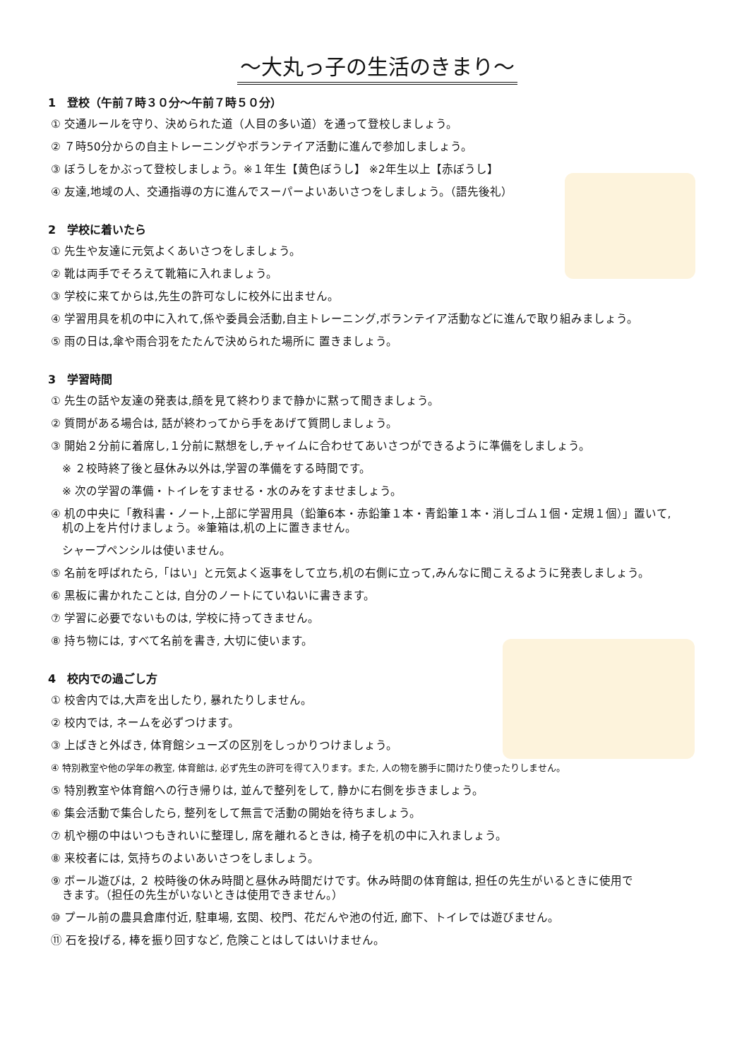～大丸っ子の生活のきまり～
1　登校（午前７時３０分～午前７時５０分）
① 交通ルールを守り、決められた道（人目の多い道）を通って登校しましょう。
② ７時50分からの自主トレーニングやボランテイア活動に進んで参加しましょう。
③ ぼうしをかぶって登校しましょう。※１年生【黄色ぼうし】 ※2年生以上【赤ぼうし】
④ 友達,地域の人、交通指導の方に進んでスーパーよいあいさつをしましょう。（語先後礼）
2　学校に着いたら
① 先生や友達に元気よくあいさつをしましょう。
② 靴は両手でそろえて靴箱に入れましょう。
③ 学校に来てからは,先生の許可なしに校外に出ません。
④ 学習用具を机の中に入れて,係や委員会活動,自主トレーニング,ボランテイア活動などに進んで取り組みましょう。
⑤ 雨の日は,傘や雨合羽をたたんで決められた場所に 置きましょう。
3　学習時間
① 先生の話や友達の発表は,顔を見て終わりまで静かに黙って聞きましょう。
② 質問がある場合は, 話が終わってから手をあげて質問しましょう。
③ 開始２分前に着席し,１分前に黙想をし,チャイムに合わせてあいさつができるように準備をしましょう。
　※ ２校時終了後と昼休み以外は,学習の準備をする時間です。
　※ 次の学習の準備・トイレをすませる・水のみをすませましょう。
④ 机の中央に「教科書・ノート,上部に学習用具（鉛筆6本・赤鉛筆１本・青鉛筆１本・消しゴム１個・定規１個）」置いて,
　机の上を片付けましょう。※筆箱は,机の上に置きません。
　シャープペンシルは使いません。
⑤ 名前を呼ばれたら,「はい」と元気よく返事をして立ち,机の右側に立って,みんなに聞こえるように発表しましょう。
⑥ 黒板に書かれたことは, 自分のノートにていねいに書きます。
⑦ 学習に必要でないものは, 学校に持ってきません。
⑧ 持ち物には, すべて名前を書き, 大切に使います。
4　校内での過ごし方
① 校舎内では,大声を出したり, 暴れたりしません。
② 校内では, ネームを必ずつけます。
③ 上ばきと外ばき, 体育館シューズの区別をしっかりつけましょう。
④ 特別教室や他の学年の教室, 体育館は, 必ず先生の許可を得て入ります。また, 人の物を勝手に開けたり使ったりしません。
⑤ 特別教室や体育館への行き帰りは, 並んで整列をして, 静かに右側を歩きましょう。
⑥ 集会活動で集合したら, 整列をして無言で活動の開始を待ちましょう。
⑦ 机や棚の中はいつもきれいに整理し, 席を離れるときは, 椅子を机の中に入れましょう。
⑧ 来校者には, 気持ちのよいあいさつをしましょう。
⑨ ボール遊びは, ２ 校時後の休み時間と昼休み時間だけです。休み時間の体育館は, 担任の先生がいるときに使用で
　きます。（担任の先生がいないときは使用できません。）
⑩ プール前の農具倉庫付近, 駐車場, 玄関、校門、花だんや池の付近, 廊下、トイレでは遊びません。
⑪ 石を投げる, 棒を振り回すなど, 危険ことはしてはいけません。